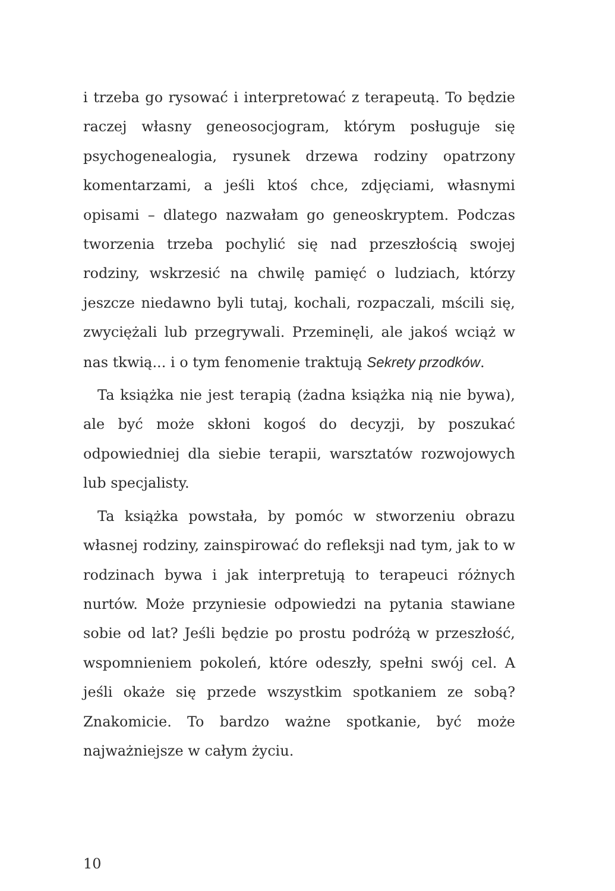i trzeba go rysować i interpretować z terapeutą. To będzie raczej własny geneosocjogram, którym posługuje się psychogenealogia, rysunek drzewa rodziny opatrzony komentarzami, a jeśli ktoś chce, zdjęciami, własnymi opisami – dlatego nazwałam go geneoskryptem. Podczas tworzenia trzeba pochylić się nad przeszłością swojej rodziny, wskrzesić na chwilę pamięć o ludziach, którzy jeszcze niedawno byli tutaj, kochali, rozpaczali, mścili się, zwyciężali lub przegrywali. Przeminęli, ale jakoś wciąż w nas tkwią... i o tym fenomenie traktują Sekrety przodków.
Ta książka nie jest terapią (żadna książka nią nie bywa), ale być może skłoni kogoś do decyzji, by poszukać odpowiedniej dla siebie terapii, warsztatów rozwojowych lub specjalisty.
Ta książka powstała, by pomóc w stworzeniu obrazu własnej rodziny, zainspirować do refleksji nad tym, jak to w rodzinach bywa i jak interpretują to terapeuci różnych nurtów. Może przyniesie odpowiedzi na pytania stawiane sobie od lat? Jeśli będzie po prostu podróżą w przeszłość, wspomnieniem pokoleń, które odeszły, spełni swój cel. A jeśli okaże się przede wszystkim spotkaniem ze sobą? Znakomicie. To bardzo ważne spotkanie, być może najważniejsze w całym życiu.
10